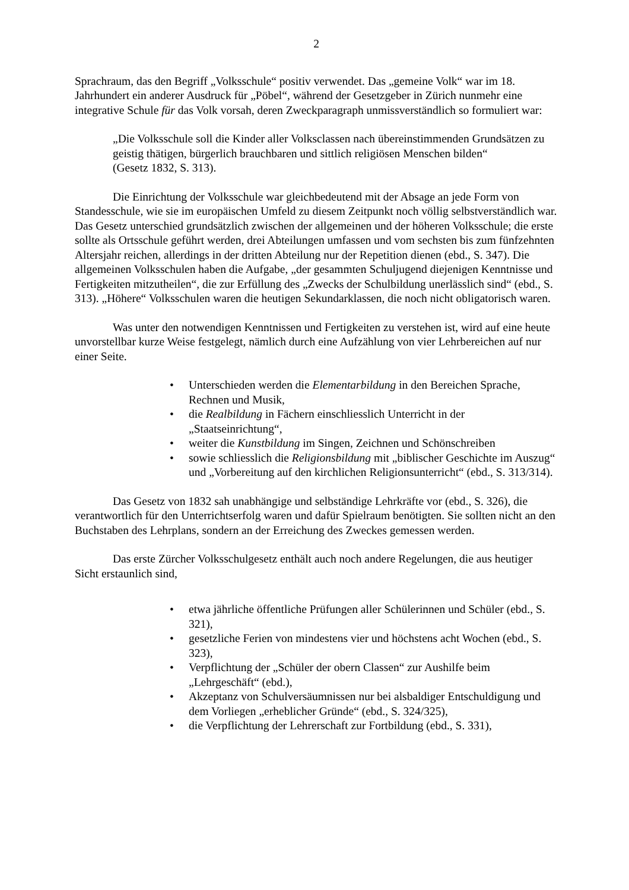2
Sprachraum, das den Begriff „Volksschule“ positiv verwendet. Das „gemeine Volk“ war im 18. Jahrhundert ein anderer Ausdruck für „Pöbel“, während der Gesetzgeber in Zürich nunmehr eine integrative Schule für das Volk vorsah, deren Zweckparagraph unmissverständlich so formuliert war:
„Die Volksschule soll die Kinder aller Volksclassen nach übereinstimmenden Grundsätzen zu geistig thätigen, bürgerlich brauchbaren und sittlich religiösen Menschen bilden“
(Gesetz 1832, S. 313).
Die Einrichtung der Volksschule war gleichbedeutend mit der Absage an jede Form von Standesschule, wie sie im europäischen Umfeld zu diesem Zeitpunkt noch völlig selbstverständlich war. Das Gesetz unterschied grundsätzlich zwischen der allgemeinen und der höheren Volksschule; die erste sollte als Ortsschule geführt werden, drei Abteilungen umfassen und vom sechsten bis zum fünfzehnten Altersjahr reichen, allerdings in der dritten Abteilung nur der Repetition dienen (ebd., S. 347). Die allgemeinen Volksschulen haben die Aufgabe, „der gesammten Schuljugend diejenigen Kenntnisse und Fertigkeiten mitzutheilen“, die zur Erfüllung des „Zwecks der Schulbildung unerlässlich sind“ (ebd., S. 313). „Höhere“ Volksschulen waren die heutigen Sekundarklassen, die noch nicht obligatorisch waren.
Was unter den notwendigen Kenntnissen und Fertigkeiten zu verstehen ist, wird auf eine heute unvorstellbar kurze Weise festgelegt, nämlich durch eine Aufzählung von vier Lehrbereichen auf nur einer Seite.
• Unterschieden werden die Elementarbildung in den Bereichen Sprache, Rechnen und Musik,
• die Realbildung in Fächern einschliesslich Unterricht in der „Staatseinrichtung“,
• weiter die Kunstbildung im Singen, Zeichnen und Schönschreiben
• sowie schliesslich die Religionsbildung mit „biblischer Geschichte im Auszug“ und „Vorbereitung auf den kirchlichen Religionsunterricht“ (ebd., S. 313/314).
Das Gesetz von 1832 sah unabhängige und selbständige Lehrkräfte vor (ebd., S. 326), die verantwortlich für den Unterrichtserfolg waren und dafür Spielraum benötigten. Sie sollten nicht an den Buchstaben des Lehrplans, sondern an der Erreichung des Zweckes gemessen werden.
Das erste Zürcher Volksschulgesetz enthält auch noch andere Regelungen, die aus heutiger Sicht erstaunlich sind,
• etwa jährliche öffentliche Prüfungen aller Schülerinnen und Schüler (ebd., S. 321),
• gesetzliche Ferien von mindestens vier und höchstens acht Wochen (ebd., S. 323),
• Verpflichtung der „Schüler der obern Classen“ zur Aushilfe beim „Lehrgeschäft“ (ebd.),
• Akzeptanz von Schulversäumnissen nur bei alsbaldiger Entschuldigung und dem Vorliegen „erheblicher Gründe“ (ebd., S. 324/325),
• die Verpflichtung der Lehrerschaft zur Fortbildung (ebd., S. 331),